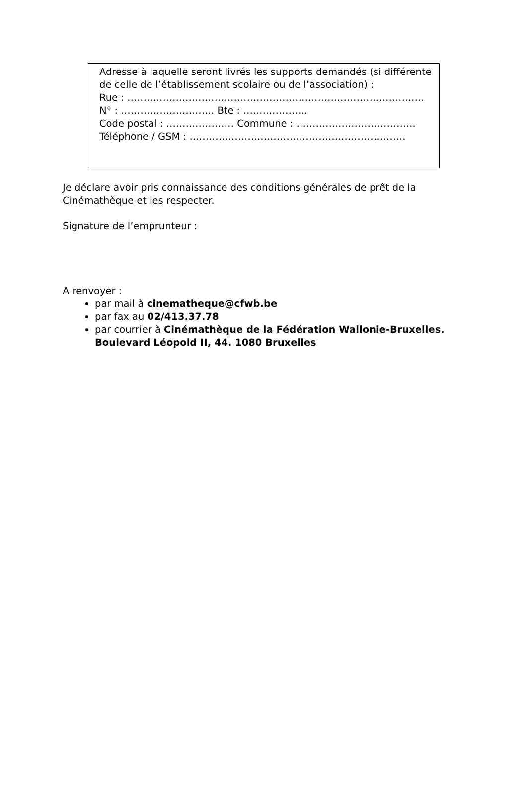Adresse à laquelle seront livrés les supports demandés (si différente de celle de l’établissement scolaire ou de l’association) :
Rue : ………………………………………………………………………………..
N° : ……………………….. Bte : ………………..
Code postal : ………………… Commune : ……………………………….
Téléphone / GSM : ………………………………………………………….
Je déclare avoir pris connaissance des conditions générales de prêt de la Cinémathèque et les respecter.
Signature de l’emprunteur :
A renvoyer :
par mail à cinematheque@cfwb.be
par fax au 02/413.37.78
par courrier à Cinémathèque de la Fédération Wallonie-Bruxelles. Boulevard Léopold II, 44. 1080 Bruxelles